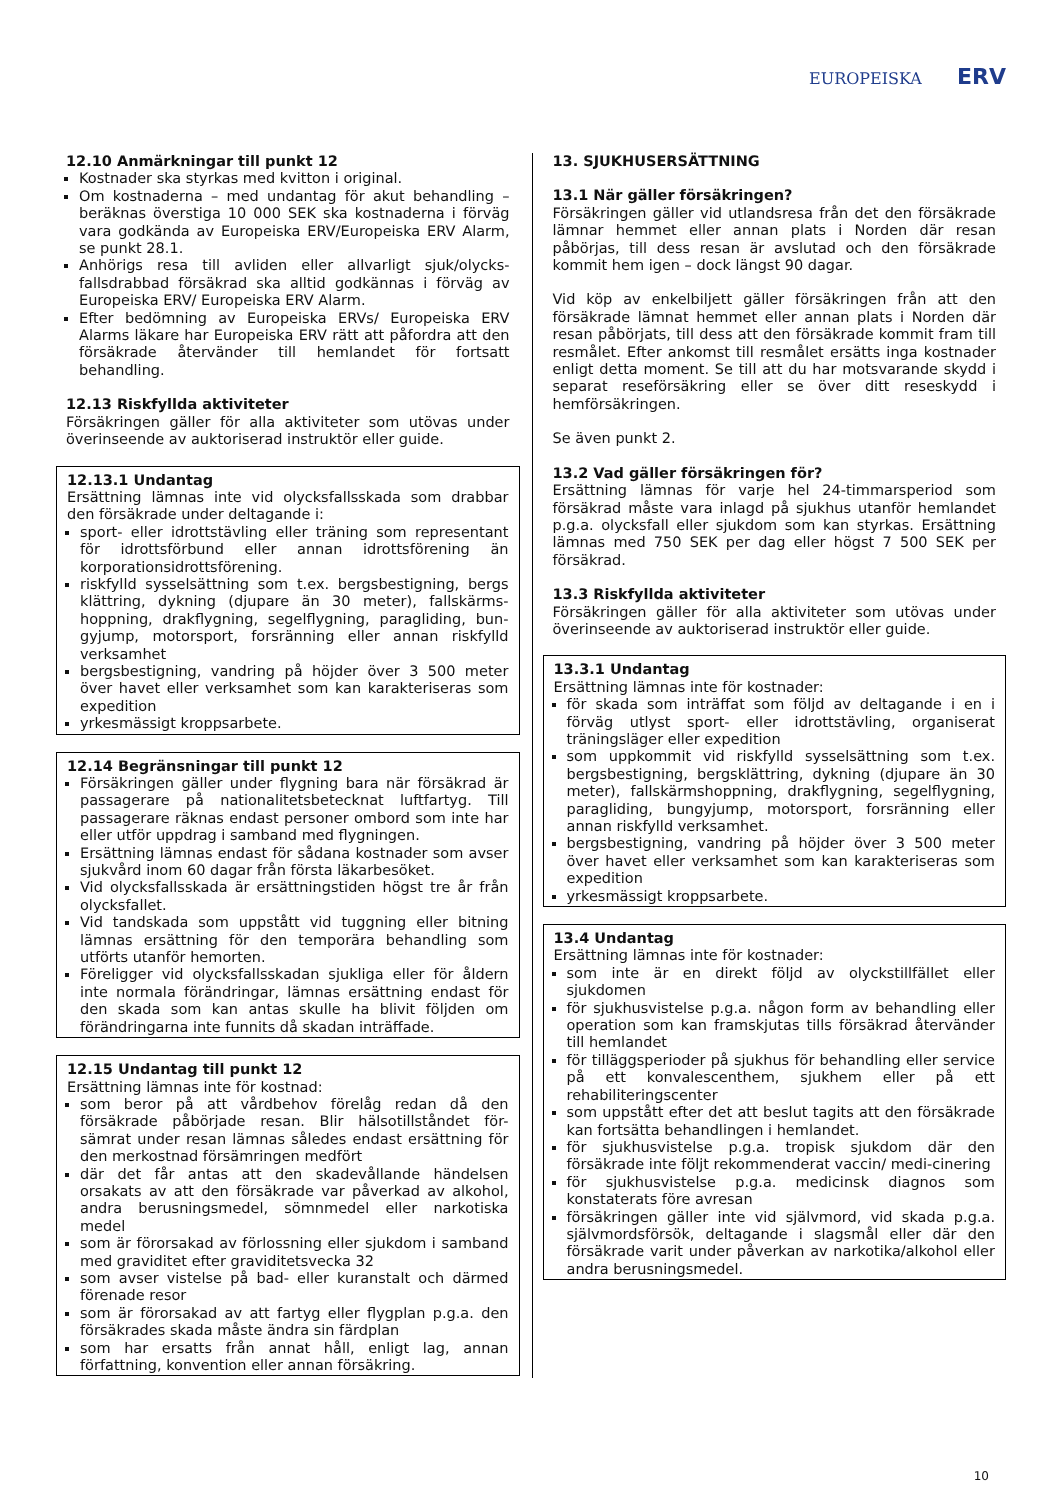EUROPEISKA ERV
12.10 Anmärkningar till punkt 12
Kostnader ska styrkas med kvitton i original.
Om kostnaderna – med undantag för akut behandling – beräknas överstiga 10 000 SEK ska kostnaderna i förväg vara godkända av Europeiska ERV/Europeiska ERV Alarm, se punkt 28.1.
Anhörigs resa till avliden eller allvarligt sjuk/olycks-fallsdrabbad försäkrad ska alltid godkännas i förväg av Europeiska ERV/ Europeiska ERV Alarm.
Efter bedömning av Europeiska ERVs/ Europeiska ERV Alarms läkare har Europeiska ERV rätt att påfordra att den försäkrade återvänder till hemlandet för fortsatt behandling.
12.13 Riskfyllda aktiviteter
Försäkringen gäller för alla aktiviteter som utövas under överinseende av auktoriserad instruktör eller guide.
12.13.1 Undantag
Ersättning lämnas inte vid olycksfallsskada som drabbar den försäkrade under deltagande i:
sport- eller idrottstävling eller träning som representant för idrottsförbund eller annan idrottsförening än korporationsidrottsförening.
riskfylld sysselsättning som t.ex. bergsbestigning, bergs klättring, dykning (djupare än 30 meter), fallskärms-hoppning, drakflygning, segelflygning, paragliding, bun-gyjump, motorsport, forsränning eller annan riskfylld verksamhet
bergsbestigning, vandring på höjder över 3 500 meter över havet eller verksamhet som kan karakteriseras som expedition
yrkesmässigt kroppsarbete.
12.14 Begränsningar till punkt 12
Försäkringen gäller under flygning bara när försäkrad är passagerare på nationalitetsbetecknat luftfartyg. Till passagerare räknas endast personer ombord som inte har eller utför uppdrag i samband med flygningen.
Ersättning lämnas endast för sådana kostnader som avser sjukvård inom 60 dagar från första läkarbesöket.
Vid olycksfallsskada är ersättningstiden högst tre år från olycksfallet.
Vid tandskada som uppstått vid tuggning eller bitning lämnas ersättning för den temporära behandling som utförts utanför hemorten.
Föreligger vid olycksfallsskadan sjukliga eller för åldern inte normala förändringar, lämnas ersättning endast för den skada som kan antas skulle ha blivit följden om förändringarna inte funnits då skadan inträffade.
12.15 Undantag till punkt 12
Ersättning lämnas inte för kostnad:
som beror på att vårdbehov förelåg redan då den försäkrade påbörjade resan. Blir hälsotillståndet för-sämrat under resan lämnas således endast ersättning för den merkostnad försämringen medfört
där det får antas att den skadevållande händelsen orsakats av att den försäkrade var påverkad av alkohol, andra berusningsmedel, sömnmedel eller narkotiska medel
som är förorsakad av förlossning eller sjukdom i samband med graviditet efter graviditetsvecka 32
som avser vistelse på bad- eller kuranstalt och därmed förenade resor
som är förorsakad av att fartyg eller flygplan p.g.a. den försäkrades skada måste ändra sin färdplan
som har ersatts från annat håll, enligt lag, annan författning, konvention eller annan försäkring.
13. SJUKHUSERSÄTTNING
13.1 När gäller försäkringen?
Försäkringen gäller vid utlandsresa från det den försäkrade lämnar hemmet eller annan plats i Norden där resan påbörjas, till dess resan är avslutad och den försäkrade kommit hem igen – dock längst 90 dagar.
Vid köp av enkelbiljett gäller försäkringen från att den försäkrade lämnat hemmet eller annan plats i Norden där resan påbörjats, till dess att den försäkrade kommit fram till resmålet. Efter ankomst till resmålet ersätts inga kostnader enligt detta moment. Se till att du har motsvarande skydd i separat reseförsäkring eller se över ditt reseskydd i hemförsäkringen.
Se även punkt 2.
13.2 Vad gäller försäkringen för?
Ersättning lämnas för varje hel 24-timmarsperiod som försäkrad måste vara inlagd på sjukhus utanför hemlandet p.g.a. olycksfall eller sjukdom som kan styrkas. Ersättning lämnas med 750 SEK per dag eller högst 7 500 SEK per försäkrad.
13.3 Riskfyllda aktiviteter
Försäkringen gäller för alla aktiviteter som utövas under överinseende av auktoriserad instruktör eller guide.
13.3.1 Undantag
Ersättning lämnas inte för kostnader:
för skada som inträffat som följd av deltagande i en i förväg utlyst sport- eller idrottstävling, organiserat träningsläger eller expedition
som uppkommit vid riskfylld sysselsättning som t.ex. bergsbestigning, bergsklättring, dykning (djupare än 30 meter), fallskärmshoppning, drakflygning, segelflygning, paragliding, bungyjump, motorsport, forsränning eller annan riskfylld verksamhet.
bergsbestigning, vandring på höjder över 3 500 meter över havet eller verksamhet som kan karakteriseras som expedition
yrkesmässigt kroppsarbete.
13.4 Undantag
Ersättning lämnas inte för kostnader:
som inte är en direkt följd av olyckstillfället eller sjukdomen
för sjukhusvistelse p.g.a. någon form av behandling eller operation som kan framskjutas tills försäkrad återvänder till hemlandet
för tilläggsperioder på sjukhus för behandling eller service på ett konvalescenthem, sjukhem eller på ett rehabiliteringscenter
som uppstått efter det att beslut tagits att den försäkrade kan fortsätta behandlingen i hemlandet.
för sjukhusvistelse p.g.a. tropisk sjukdom där den försäkrade inte följt rekommenderat vaccin/ medi-cinering
för sjukhusvistelse p.g.a. medicinsk diagnos som konstaterats före avresan
försäkringen gäller inte vid självmord, vid skada p.g.a. självmordsförsök, deltagande i slagsmål eller där den försäkrade varit under påverkan av narkotika/alkohol eller andra berusningsmedel.
10